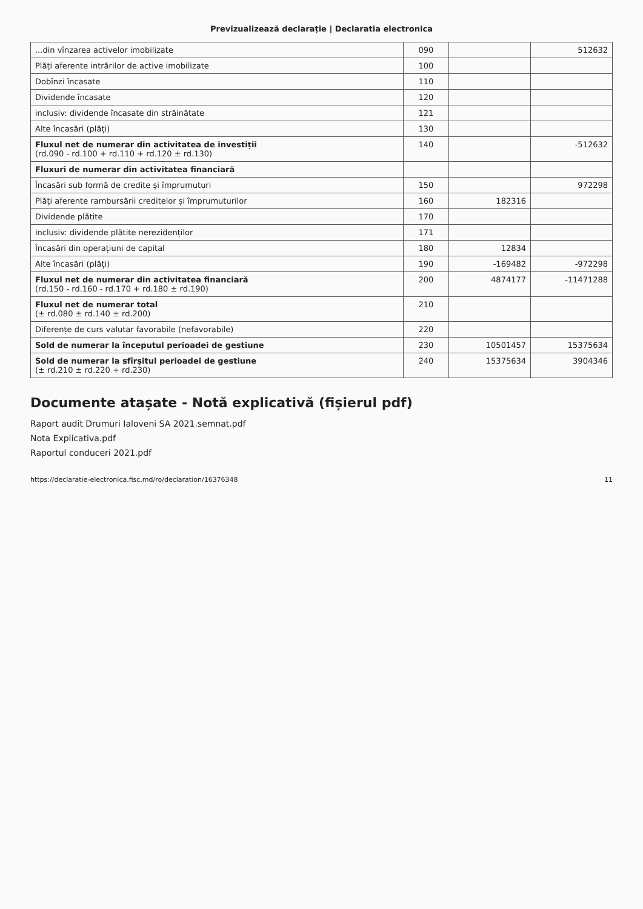Previzualizează declarație | Declaratia electronica
| ...din vînzarea activelor imobilizate | 090 | | 512632 |
| Plăți aferente intrărilor de active imobilizate | 100 | | |
| Dobînzi încasate | 110 | | |
| Dividende încasate | 120 | | |
| inclusiv: dividende încasate din străinătate | 121 | | |
| Alte încasări (plăți) | 130 | | |
| Fluxul net de numerar din activitatea de investiții (rd.090 - rd.100 + rd.110 + rd.120 ± rd.130) | 140 | | -512632 |
| Fluxuri de numerar din activitatea financiară | | | |
| Încasări sub formă de credite și împrumuturi | 150 | | 972298 |
| Plăți aferente rambursării creditelor și împrumuturilor | 160 | 182316 | |
| Dividende plătite | 170 | | |
| inclusiv: dividende plătite nerezidenților | 171 | | |
| Încasări din operațiuni de capital | 180 | 12834 | |
| Alte încasări (plăți) | 190 | -169482 | -972298 |
| Fluxul net de numerar din activitatea financiară (rd.150 - rd.160 - rd.170 + rd.180 ± rd.190) | 200 | 4874177 | -11471288 |
| Fluxul net de numerar total (± rd.080 ± rd.140 ± rd.200) | 210 | | |
| Diferențe de curs valutar favorabile (nefavorabile) | 220 | | |
| Sold de numerar la începutul perioadei de gestiune | 230 | 10501457 | 15375634 |
| Sold de numerar la sfîrșitul perioadei de gestiune (± rd.210 ± rd.220 + rd.230) | 240 | 15375634 | 3904346 |
Documente atașate - Notă explicativă (fișierul pdf)
Raport audit Drumuri Ialoveni SA 2021.semnat.pdf
Nota Explicativa.pdf
Raportul conduceri 2021.pdf
https://declaratie-electronica.fisc.md/ro/declaration/16376348 11